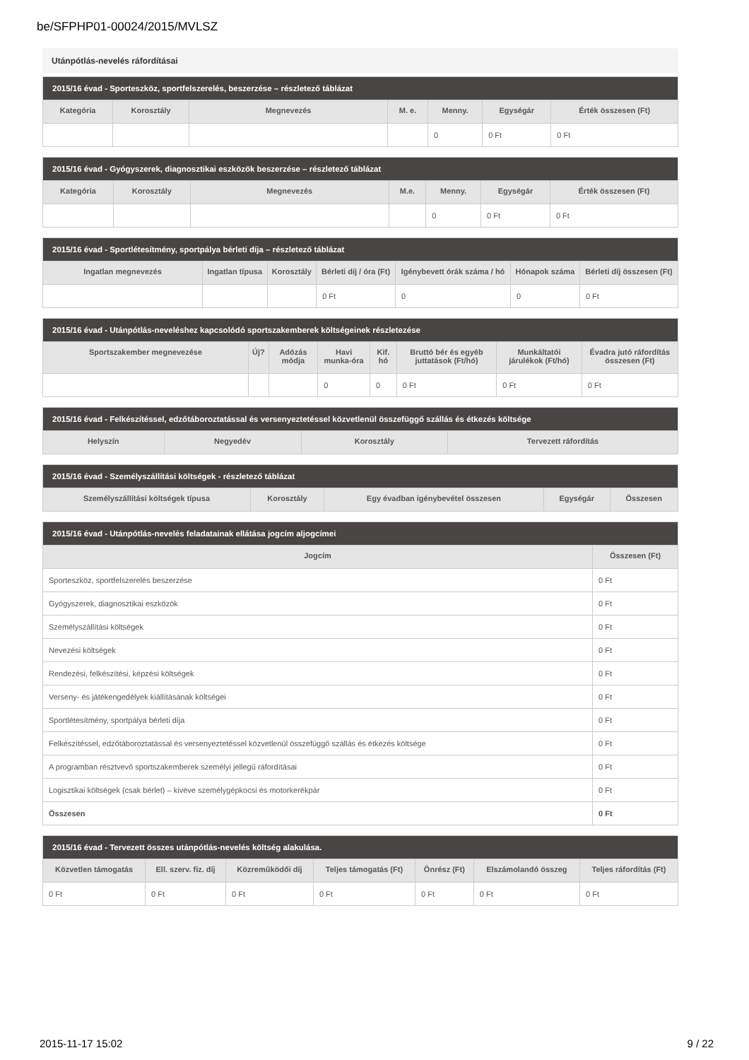be/SFPHP01-00024/2015/MVLSZ
Utánpótlás-nevelés ráfordításai
| 2015/16 évad - Sporteszköz, sportfelszerelés, beszerzése – részletező táblázat | | | | | | |
| --- | --- | --- | --- | --- | --- | --- |
| Kategória | Korosztály | Megnevezés | M. e. | Menny. | Egységár | Érték összesen (Ft) |
| | | | | 0 | 0 Ft | 0 Ft |
| 2015/16 évad - Gyógyszerek, diagnosztikai eszközök beszerzése – részletező táblázat | | | | | | |
| --- | --- | --- | --- | --- | --- | --- |
| Kategória | Korosztály | Megnevezés | M.e. | Menny. | Egységár | Érték összesen (Ft) |
| | | | | 0 | 0 Ft | 0 Ft |
| 2015/16 évad - Sportlétesítmény, sportpálya bérleti díja – részletező táblázat | | | | | | |
| --- | --- | --- | --- | --- | --- | --- |
| Ingatlan megnevezés | Ingatlan típusa | Korosztály | Bérleti díj / óra (Ft) | Igénybevett órák száma / hó | Hónapok száma | Bérleti díj összesen (Ft) |
| | | | 0 Ft | 0 | 0 | 0 Ft |
| 2015/16 évad - Utánpótlás-neveléshez kapcsolódó sportszakemberek költségeinek részletezése | | | | | | | |
| --- | --- | --- | --- | --- | --- | --- | --- |
| Sportszakember megnevezése | Új? | Adózás módja | Havi munka-óra | Kif. hó | Bruttó bér és egyéb juttatások (Ft/hó) | Munkáltatói járulékok (Ft/hó) | Évadra jutó ráfordítás összesen (Ft) |
| | | | 0 | 0 | 0 Ft | 0 Ft | 0 Ft |
| 2015/16 évad - Felkészítéssel, edzőtáboroztatással és versenyeztetéssel közvetlenül összefüggő szállás és étkezés költsége | | | |
| --- | --- | --- | --- |
| Helyszín | Negyedév | Korosztály | Tervezett ráfordítás |
| 2015/16 évad - Személyszállítási költségek - részletező táblázat | | | | |
| --- | --- | --- | --- | --- |
| Személyszállítási költségek típusa | Korosztály | Egy évadban igénybevétel összesen | Egységár | Összesen |
| 2015/16 évad - Utánpótlás-nevelés feladatainak ellátása jogcím aljogcímei | |
| --- | --- |
| Jogcím | Összesen (Ft) |
| Sporteszköz, sportfelszerelés beszerzése | 0 Ft |
| Gyógyszerek, diagnosztikai eszközök | 0 Ft |
| Személyszállítási költségek | 0 Ft |
| Nevezési költségek | 0 Ft |
| Rendezési, felkészítési, képzési költségek | 0 Ft |
| Verseny- és játékengedélyek kiállításának költségei | 0 Ft |
| Sportlétesítmény, sportpálya bérleti díja | 0 Ft |
| Felkészítéssel, edzőtáboroztatással és versenyeztetéssel közvetlenül összefüggő szállás és étkezés költsége | 0 Ft |
| A programban résztvevő sportszakemberek személyi jellegű ráfordításai | 0 Ft |
| Logisztikai költségek (csak bérlet) – kivéve személygépkocsi és motorkerékpár | 0 Ft |
| Összesen | 0 Ft |
| 2015/16 évad - Tervezett összes utánpótlás-nevelés költség alakulása. | | | | | | |
| --- | --- | --- | --- | --- | --- | --- |
| Közvetlen támogatás | Ell. szerv. fiz. díj | Közreműködői díj | Teljes támogatás (Ft) | Önrész (Ft) | Elszámolandó összeg | Teljes ráfordítás (Ft) |
| 0 Ft | 0 Ft | 0 Ft | 0 Ft | 0 Ft | 0 Ft | 0 Ft |
2015-11-17 15:02 9 / 22